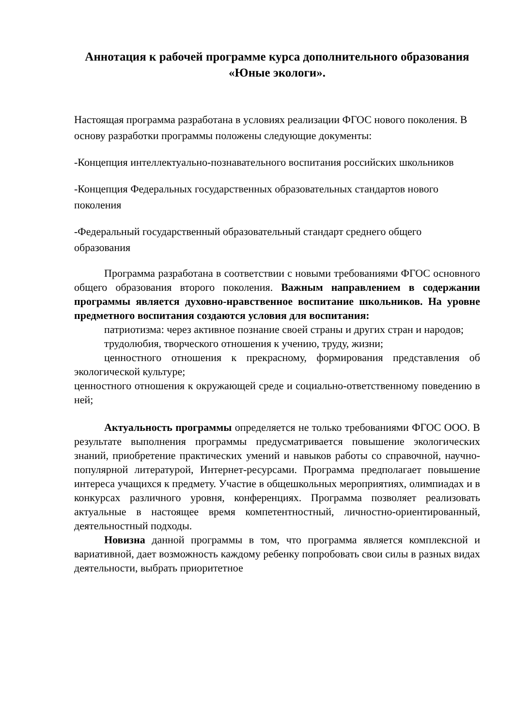Аннотация к рабочей программе курса дополнительного образования
«Юные экологи».
Настоящая программа разработана в условиях реализации ФГОС нового поколения. В основу разработки программы положены следующие документы:
-Концепция интеллектуально-познавательного воспитания российских школьников
-Концепция Федеральных государственных образовательных стандартов нового поколения
-Федеральный государственный образовательный стандарт среднего общего образования
Программа разработана в соответствии с новыми требованиями ФГОС основного общего образования второго поколения. Важным направлением в содержании программы является духовно-нравственное воспитание школьников. На уровне предметного воспитания создаются условия для воспитания:
патриотизма: через активное познание своей страны и других стран и народов;
трудолюбия, творческого отношения к учению, труду, жизни;
ценностного отношения к прекрасному, формирования представления об экологической культуре;
ценностного отношения к окружающей среде и социально-ответственному поведению в ней;
Актуальность программы определяется не только требованиями ФГОС ООО. В результате выполнения программы предусматривается повышение экологических знаний, приобретение практических умений и навыков работы со справочной, научно- популярной литературой, Интернет-ресурсами. Программа предполагает повышение интереса учащихся к предмету. Участие в общешкольных мероприятиях, олимпиадах и в конкурсах различного уровня, конференциях. Программа позволяет реализовать актуальные в настоящее время компетентностный, личностно-ориентированный, деятельностный подходы.
Новизна данной программы в том, что программа является комплексной и вариативной, дает возможность каждому ребенку попробовать свои силы в разных видах деятельности, выбрать приоритетное